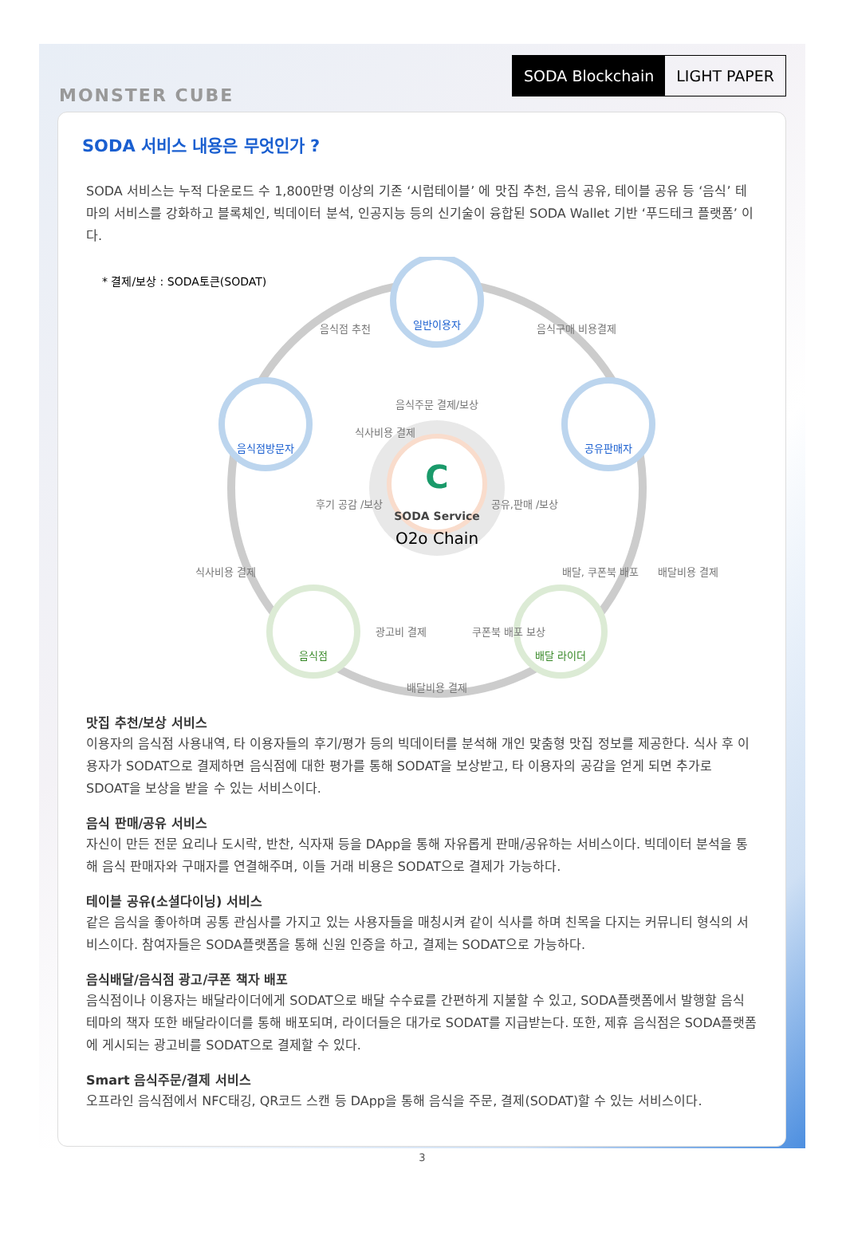MONSTER CUBE
SODA Blockchain LIGHT PAPER
SODA 서비스 내용은 무엇인가 ?
SODA 서비스는 누적 다운로드 수 1,800만명 이상의 기존 ‘시럽테이블’ 에 맛집 추천, 음식 공유, 테이블 공유 등 ‘음식’ 테마의 서비스를 강화하고 블록체인, 빅데이터 분석, 인공지능 등의 신기술이 융합된 SODA Wallet 기반 ‘푸드테크 플랫폼’ 이다.
* 결제/보상 : SODA토큰(SODAT)
C
SODA Service
O2o Chain
일반이용자
음식점방문자
공유판매자
음식점
배달 라이더
음식점 추천
음식구매 비용결제
음식주문 결제/보상
식사비용 결제
후기 공감 /보상
공유,판매 /보상
식사비용 결제
배달, 쿠폰북 배포
배달비용 결제
광고비 결제
쿠폰북 배포 보상
배달비용 결제
맛집 추천/보상 서비스
이용자의 음식점 사용내역, 타 이용자들의 후기/평가 등의 빅데이터를 분석해 개인 맞춤형 맛집 정보를 제공한다. 식사 후 이용자가 SODAT으로 결제하면 음식점에 대한 평가를 통해 SODAT을 보상받고, 타 이용자의 공감을 얻게 되면 추가로 SDOAT을 보상을 받을 수 있는 서비스이다.
음식 판매/공유 서비스
자신이 만든 전문 요리나 도시락, 반찬, 식자재 등을 DApp을 통해 자유롭게 판매/공유하는 서비스이다. 빅데이터 분석을 통해 음식 판매자와 구매자를 연결해주며, 이들 거래 비용은 SODAT으로 결제가 가능하다.
테이블 공유(소셜다이닝) 서비스
같은 음식을 좋아하며 공통 관심사를 가지고 있는 사용자들을 매칭시켜 같이 식사를 하며 친목을 다지는 커뮤니티 형식의 서비스이다. 참여자들은 SODA플랫폼을 통해 신원 인증을 하고, 결제는 SODAT으로 가능하다.
음식배달/음식점 광고/쿠폰 책자 배포
음식점이나 이용자는 배달라이더에게 SODAT으로 배달 수수료를 간편하게 지불할 수 있고, SODA플랫폼에서 발행할 음식 테마의 책자 또한 배달라이더를 통해 배포되며, 라이더들은 대가로 SODAT를 지급받는다. 또한, 제휴 음식점은 SODA플랫폼에 게시되는 광고비를 SODAT으로 결제할 수 있다.
Smart 음식주문/결제 서비스
오프라인 음식점에서 NFC태깅, QR코드 스캔 등 DApp을 통해 음식을 주문, 결제(SODAT)할 수 있는 서비스이다.
3